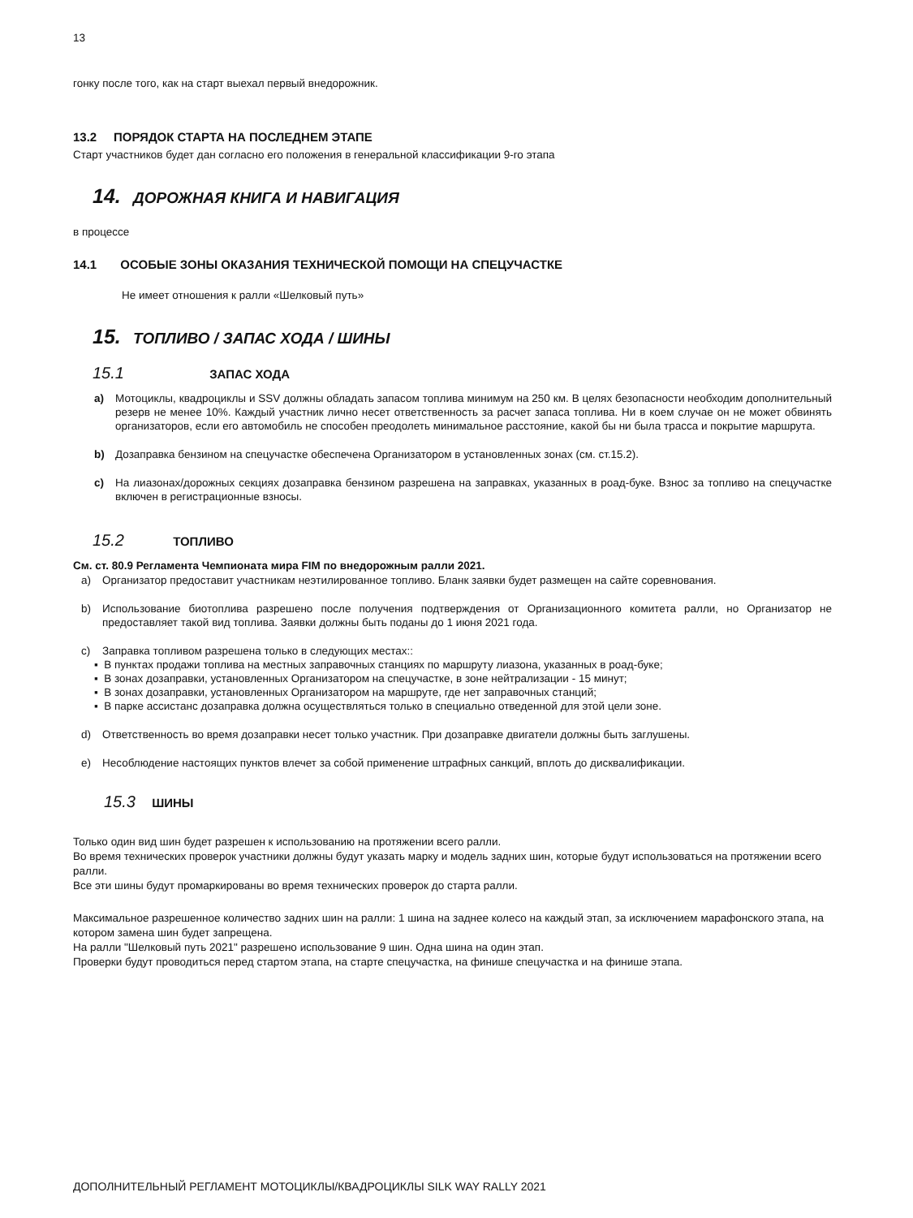13
гонку после того, как на старт выехал первый внедорожник.
13.2 ПОРЯДОК СТАРТА НА ПОСЛЕДНЕМ ЭТАПЕ
Старт участников будет дан согласно его положения в генеральной классификации 9-го этапа
14. ДОРОЖНАЯ КНИГА И НАВИГАЦИЯ
в процессе
14.1 ОСОБЫЕ ЗОНЫ ОКАЗАНИЯ ТЕХНИЧЕСКОЙ ПОМОЩИ НА СПЕЦУЧАСТКЕ
Не имеет отношения к ралли «Шелковый путь»
15. ТОПЛИВО / ЗАПАС ХОДА / ШИНЫ
15.1 ЗАПАС ХОДА
a) Мотоциклы, квадроциклы и SSV должны обладать запасом топлива минимум на 250 км. В целях безопасности необходим дополнительный резерв не менее 10%. Каждый участник лично несет ответственность за расчет запаса топлива. Ни в коем случае он не может обвинять организаторов, если его автомобиль не способен преодолеть минимальное расстояние, какой бы ни была трасса и покрытие маршрута.
b) Дозаправка бензином на спецучастке обеспечена Организатором в установленных зонах (см. ст.15.2).
c) На лиазонах/дорожных секциях дозаправка бензином разрешена на заправках, указанных в роад-буке. Взнос за топливо на спецучастке включен в регистрационные взносы.
15.2 ТОПЛИВО
См. ст. 80.9 Регламента Чемпионата мира FIM по внедорожным ралли 2021.
a) Организатор предоставит участникам неэтилированное топливо. Бланк заявки будет размещен на сайте соревнования.
b) Использование биотоплива разрешено после получения подтверждения от Организационного комитета ралли, но Организатор не предоставляет такой вид топлива. Заявки должны быть поданы до 1 июня 2021 года.
c) Заправка топливом разрешена только в следующих местах::
▪ В пунктах продажи топлива на местных заправочных станциях по маршруту лиазона, указанных в роад-буке;
▪ В зонах дозаправки, установленных Организатором на спецучастке, в зоне нейтрализации - 15 минут;
▪ В зонах дозаправки, установленных Организатором на маршруте, где нет заправочных станций;
▪ В парке ассистанс дозаправка должна осуществляться только в специально отведенной для этой цели зоне.
d) Ответственность во время дозаправки несет только участник. При дозаправке двигатели должны быть заглушены.
e) Несоблюдение настоящих пунктов влечет за собой применение штрафных санкций, вплоть до дисквалификации.
15.3 ШИНЫ
Только один вид шин будет разрешен к использованию на протяжении всего ралли.
Во время технических проверок участники должны будут указать марку и модель задних шин, которые будут использоваться на протяжении всего ралли.
Все эти шины будут промаркированы во время технических проверок до старта ралли.
Максимальное разрешенное количество задних шин на ралли: 1 шина на заднее колесо на каждый этап, за исключением марафонского этапа, на котором замена шин будет запрещена.
На ралли "Шелковый путь 2021" разрешено использование 9 шин. Одна шина на один этап.
Проверки будут проводиться перед стартом этапа, на старте спецучастка, на финише спецучастка и на финише этапа.
ДОПОЛНИТЕЛЬНЫЙ РЕГЛАМЕНТ МОТОЦИКЛЫ/КВАДРОЦИКЛЫ SILK WAY RALLY 2021